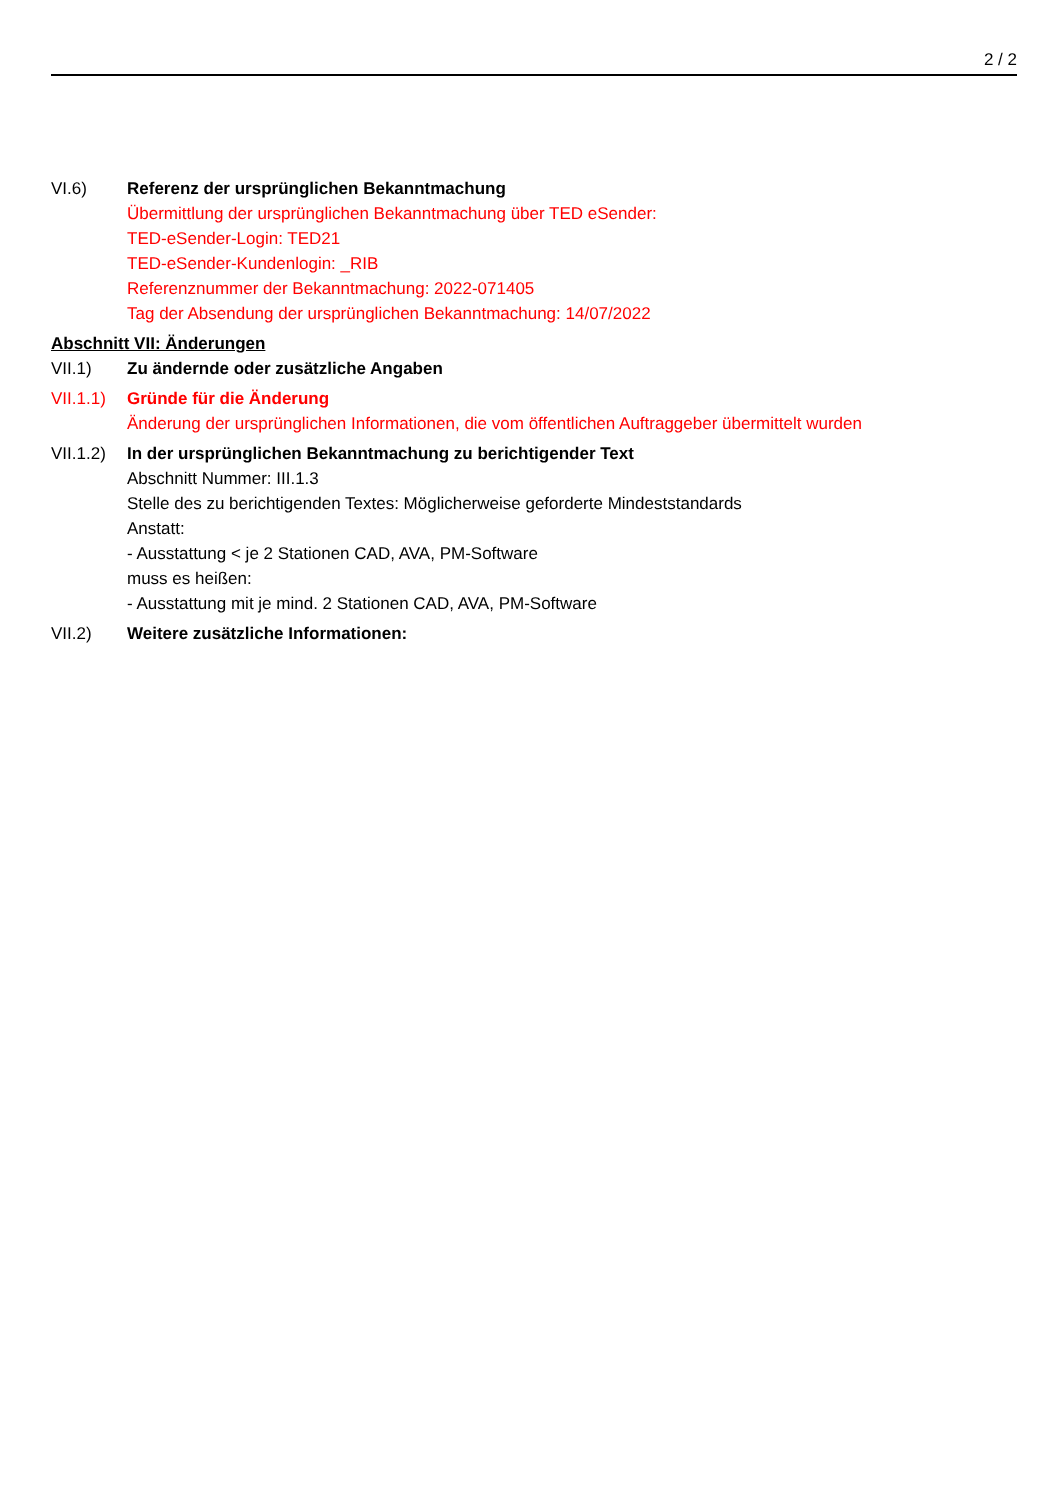2 / 2
VI.6) Referenz der ursprünglichen Bekanntmachung
Übermittlung der ursprünglichen Bekanntmachung über TED eSender:
TED-eSender-Login: TED21
TED-eSender-Kundenlogin: _RIB
Referenznummer der Bekanntmachung: 2022-071405
Tag der Absendung der ursprünglichen Bekanntmachung: 14/07/2022
Abschnitt VII: Änderungen
VII.1) Zu ändernde oder zusätzliche Angaben
VII.1.1)
Gründe für die Änderung
Änderung der ursprünglichen Informationen, die vom öffentlichen Auftraggeber übermittelt wurden
VII.1.2)
In der ursprünglichen Bekanntmachung zu berichtigender Text
Abschnitt Nummer: III.1.3
Stelle des zu berichtigenden Textes: Möglicherweise geforderte Mindeststandards
Anstatt:
- Ausstattung < je 2 Stationen CAD, AVA, PM-Software
muss es heißen:
- Ausstattung mit je mind. 2 Stationen CAD, AVA, PM-Software
VII.2) Weitere zusätzliche Informationen: